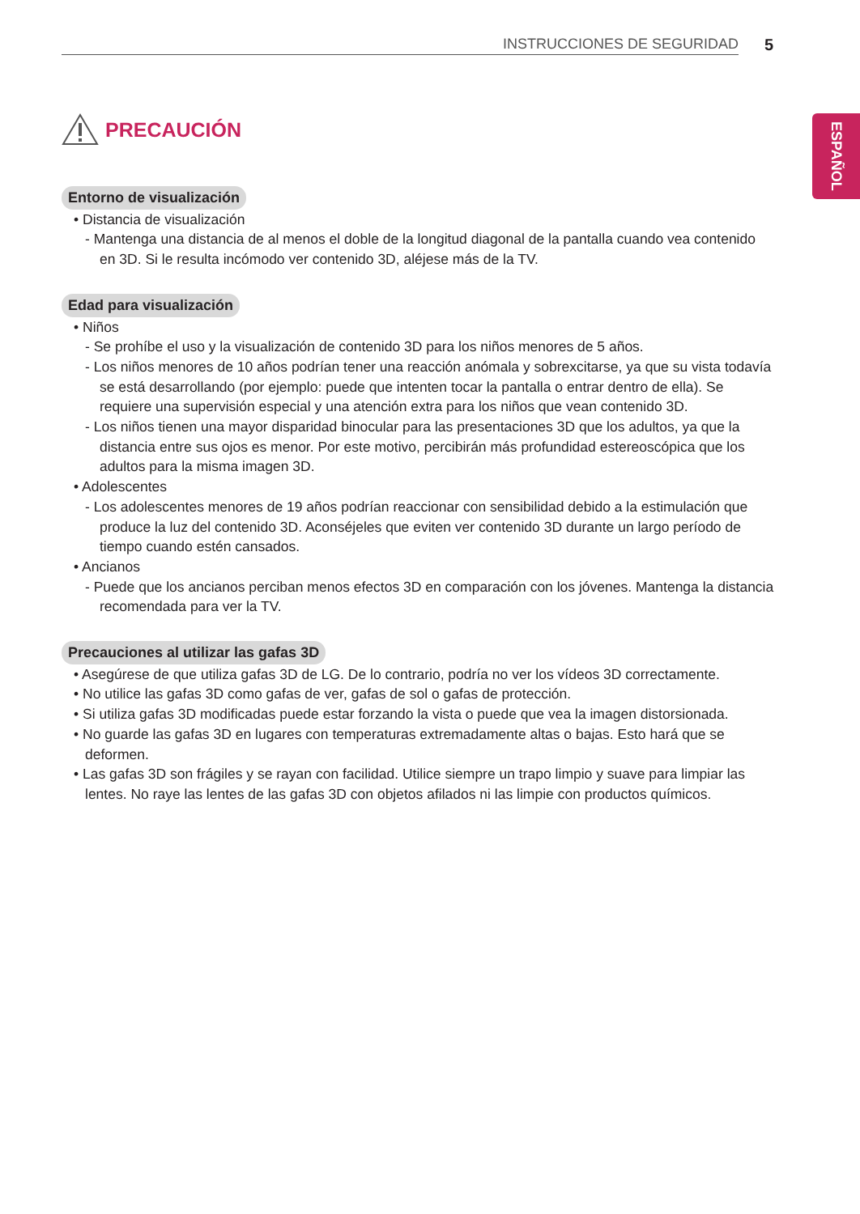INSTRUCCIONES DE SEGURIDAD 5
ESPAÑOL
PRECAUCIÓN
Entorno de visualización
• Distancia de visualización
- Mantenga una distancia de al menos el doble de la longitud diagonal de la pantalla cuando vea contenido en 3D. Si le resulta incómodo ver contenido 3D, aléjese más de la TV.
Edad para visualización
• Niños
- Se prohíbe el uso y la visualización de contenido 3D para los niños menores de 5 años.
- Los niños menores de 10 años podrían tener una reacción anómala y sobrexcitarse, ya que su vista todavía se está desarrollando (por ejemplo: puede que intenten tocar la pantalla o entrar dentro de ella). Se requiere una supervisión especial y una atención extra para los niños que vean contenido 3D.
- Los niños tienen una mayor disparidad binocular para las presentaciones 3D que los adultos, ya que la distancia entre sus ojos es menor. Por este motivo, percibirán más profundidad estereoscópica que los adultos para la misma imagen 3D.
• Adolescentes
- Los adolescentes menores de 19 años podrían reaccionar con sensibilidad debido a la estimulación que produce la luz del contenido 3D. Aconséjeles que eviten ver contenido 3D durante un largo período de tiempo cuando estén cansados.
• Ancianos
- Puede que los ancianos perciban menos efectos 3D en comparación con los jóvenes. Mantenga la distancia recomendada para ver la TV.
Precauciones al utilizar las gafas 3D
• Asegúrese de que utiliza gafas 3D de LG. De lo contrario, podría no ver los vídeos 3D correctamente.
• No utilice las gafas 3D como gafas de ver, gafas de sol o gafas de protección.
• Si utiliza gafas 3D modificadas puede estar forzando la vista o puede que vea la imagen distorsionada.
• No guarde las gafas 3D en lugares con temperaturas extremadamente altas o bajas. Esto hará que se deformen.
• Las gafas 3D son frágiles y se rayan con facilidad. Utilice siempre un trapo limpio y suave para limpiar las lentes. No raye las lentes de las gafas 3D con objetos afilados ni las limpie con productos químicos.